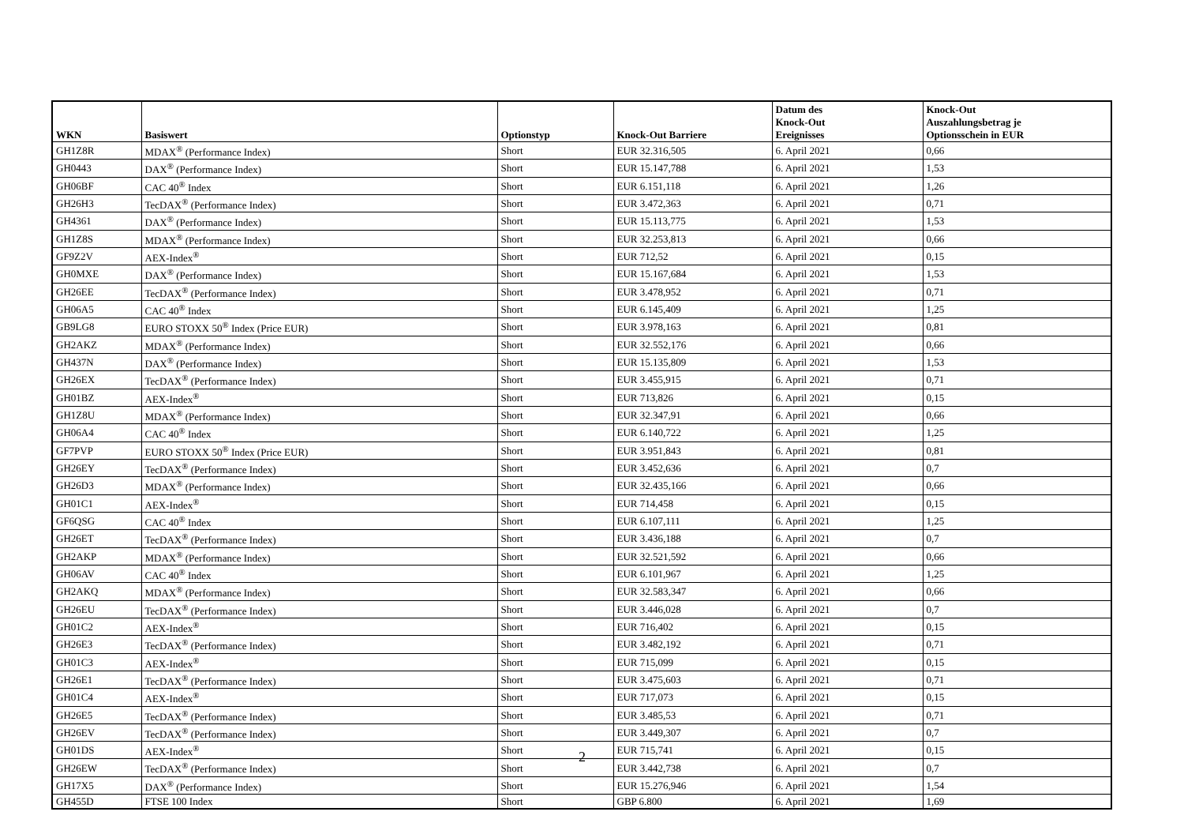| WKN | Basiswert | Optionstyp | Knock-Out Barriere | Datum des Knock-Out Ereignisses | Knock-Out Auszahlungsbetrag je Optionsschein in EUR |
| --- | --- | --- | --- | --- | --- |
| GH1Z8R | MDAX<sup>®</sup> (Performance Index) | Short | EUR 32.316,505 | 6. April 2021 | 0,66 |
| GH0443 | DAX<sup>®</sup> (Performance Index) | Short | EUR 15.147,788 | 6. April 2021 | 1,53 |
| GH06BF | CAC 40<sup>®</sup> Index | Short | EUR 6.151,118 | 6. April 2021 | 1,26 |
| GH26H3 | TecDAX<sup>®</sup> (Performance Index) | Short | EUR 3.472,363 | 6. April 2021 | 0,71 |
| GH4361 | DAX<sup>®</sup> (Performance Index) | Short | EUR 15.113,775 | 6. April 2021 | 1,53 |
| GH1Z8S | MDAX<sup>®</sup> (Performance Index) | Short | EUR 32.253,813 | 6. April 2021 | 0,66 |
| GF9Z2V | AEX-Index<sup>®</sup> | Short | EUR 712,52 | 6. April 2021 | 0,15 |
| GH0MXE | DAX<sup>®</sup> (Performance Index) | Short | EUR 15.167,684 | 6. April 2021 | 1,53 |
| GH26EE | TecDAX<sup>®</sup> (Performance Index) | Short | EUR 3.478,952 | 6. April 2021 | 0,71 |
| GH06A5 | CAC 40<sup>®</sup> Index | Short | EUR 6.145,409 | 6. April 2021 | 1,25 |
| GB9LG8 | EURO STOXX 50<sup>®</sup> Index (Price EUR) | Short | EUR 3.978,163 | 6. April 2021 | 0,81 |
| GH2AKZ | MDAX<sup>®</sup> (Performance Index) | Short | EUR 32.552,176 | 6. April 2021 | 0,66 |
| GH437N | DAX<sup>®</sup> (Performance Index) | Short | EUR 15.135,809 | 6. April 2021 | 1,53 |
| GH26EX | TecDAX<sup>®</sup> (Performance Index) | Short | EUR 3.455,915 | 6. April 2021 | 0,71 |
| GH01BZ | AEX-Index<sup>®</sup> | Short | EUR 713,826 | 6. April 2021 | 0,15 |
| GH1Z8U | MDAX<sup>®</sup> (Performance Index) | Short | EUR 32.347,91 | 6. April 2021 | 0,66 |
| GH06A4 | CAC 40<sup>®</sup> Index | Short | EUR 6.140,722 | 6. April 2021 | 1,25 |
| GF7PVP | EURO STOXX 50<sup>®</sup> Index (Price EUR) | Short | EUR 3.951,843 | 6. April 2021 | 0,81 |
| GH26EY | TecDAX<sup>®</sup> (Performance Index) | Short | EUR 3.452,636 | 6. April 2021 | 0,7 |
| GH26D3 | MDAX<sup>®</sup> (Performance Index) | Short | EUR 32.435,166 | 6. April 2021 | 0,66 |
| GH01C1 | AEX-Index<sup>®</sup> | Short | EUR 714,458 | 6. April 2021 | 0,15 |
| GF6QSG | CAC 40<sup>®</sup> Index | Short | EUR 6.107,111 | 6. April 2021 | 1,25 |
| GH26ET | TecDAX<sup>®</sup> (Performance Index) | Short | EUR 3.436,188 | 6. April 2021 | 0,7 |
| GH2AKP | MDAX<sup>®</sup> (Performance Index) | Short | EUR 32.521,592 | 6. April 2021 | 0,66 |
| GH06AV | CAC 40<sup>®</sup> Index | Short | EUR 6.101,967 | 6. April 2021 | 1,25 |
| GH2AKQ | MDAX<sup>®</sup> (Performance Index) | Short | EUR 32.583,347 | 6. April 2021 | 0,66 |
| GH26EU | TecDAX<sup>®</sup> (Performance Index) | Short | EUR 3.446,028 | 6. April 2021 | 0,7 |
| GH01C2 | AEX-Index<sup>®</sup> | Short | EUR 716,402 | 6. April 2021 | 0,15 |
| GH26E3 | TecDAX<sup>®</sup> (Performance Index) | Short | EUR 3.482,192 | 6. April 2021 | 0,71 |
| GH01C3 | AEX-Index<sup>®</sup> | Short | EUR 715,099 | 6. April 2021 | 0,15 |
| GH26E1 | TecDAX<sup>®</sup> (Performance Index) | Short | EUR 3.475,603 | 6. April 2021 | 0,71 |
| GH01C4 | AEX-Index<sup>®</sup> | Short | EUR 717,073 | 6. April 2021 | 0,15 |
| GH26E5 | TecDAX<sup>®</sup> (Performance Index) | Short | EUR 3.485,53 | 6. April 2021 | 0,71 |
| GH26EV | TecDAX<sup>®</sup> (Performance Index) | Short | EUR 3.449,307 | 6. April 2021 | 0,7 |
| GH01DS | AEX-Index<sup>®</sup> | Short | EUR 715,741 | 6. April 2021 | 0,15 |
| GH26EW | TecDAX<sup>®</sup> (Performance Index) | Short | EUR 3.442,738 | 6. April 2021 | 0,7 |
| GH17X5 | DAX<sup>®</sup> (Performance Index) | Short | EUR 15.276,946 | 6. April 2021 | 1,54 |
| GH455D | FTSE 100 Index | Short | GBP 6.800 | 6. April 2021 | 1,69 |
2